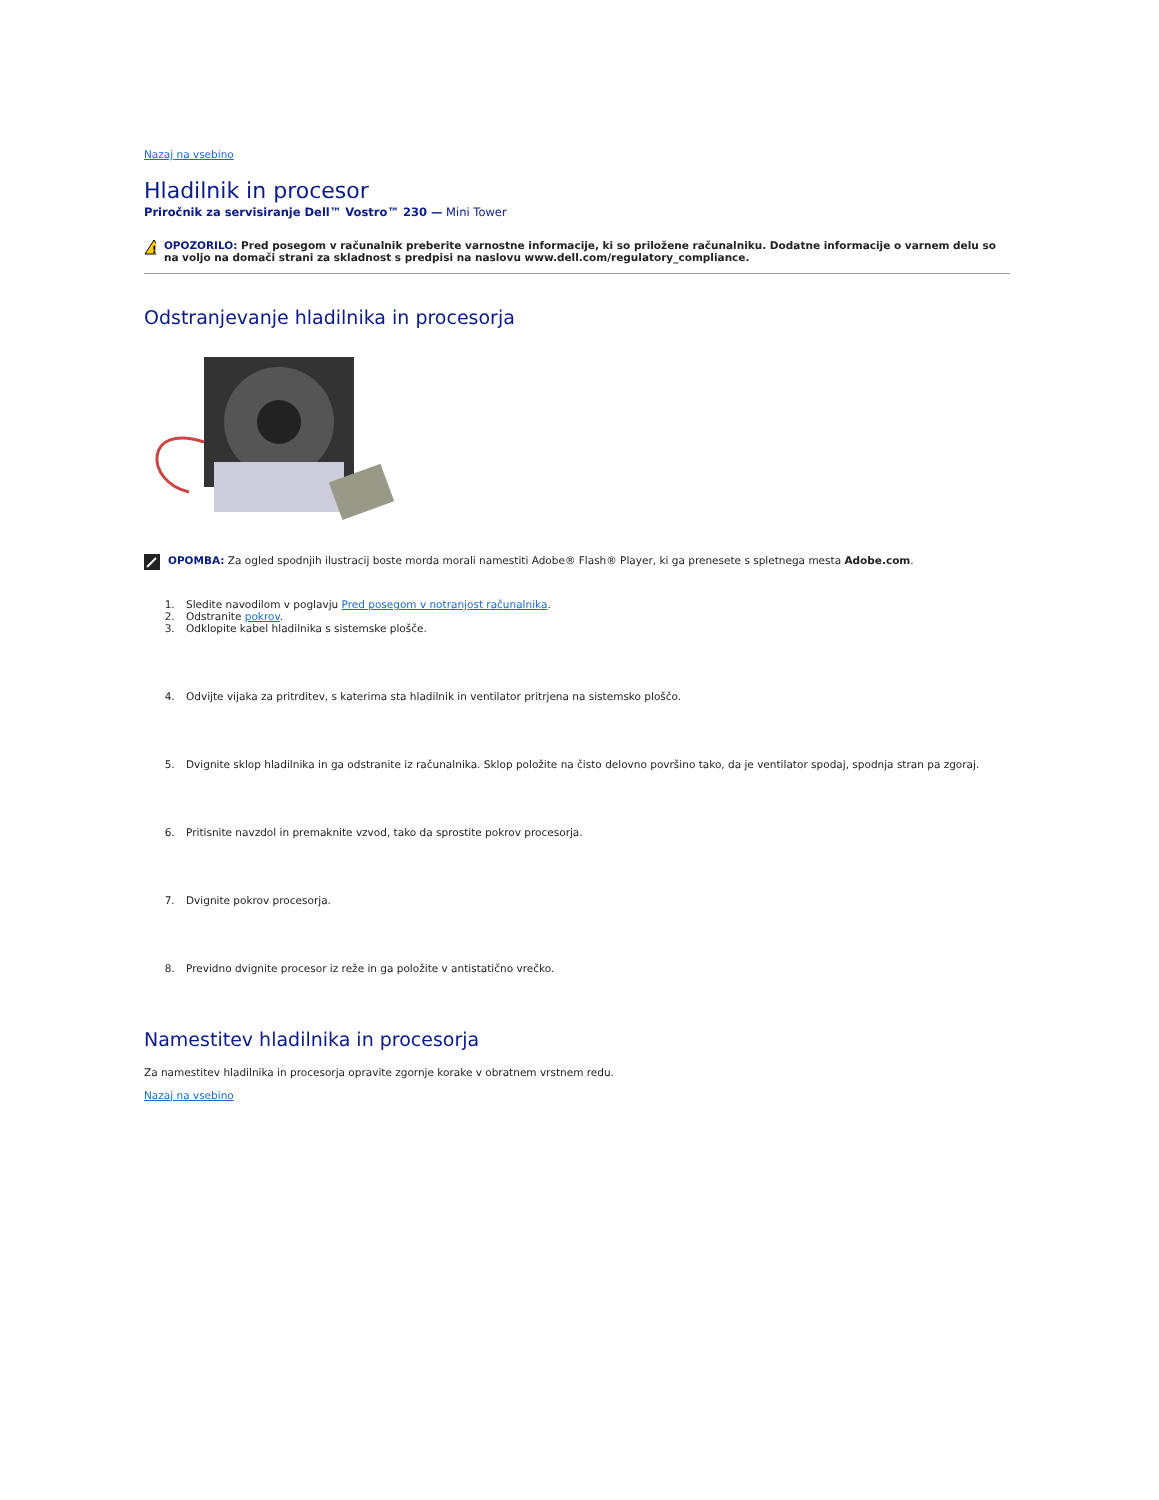Nazaj na vsebino
Hladilnik in procesor
Priročnik za servisiranje Dell™ Vostro™ 230 — Mini Tower
!
OPOZORILO: Pred posegom v računalnik preberite varnostne informacije, ki so priložene računalniku. Dodatne informacije o varnem delu so na voljo na domači strani za skladnost s predpisi na naslovu www.dell.com/regulatory_compliance.
Odstranjevanje hladilnika in procesorja
OPOMBA: Za ogled spodnjih ilustracij boste morda morali namestiti Adobe® Flash® Player, ki ga prenesete s spletnega mesta Adobe.com.
1. Sledite navodilom v poglavju Pred posegom v notranjost računalnika.
2. Odstranite pokrov.
3. Odklopite kabel hladilnika s sistemske plošče.
4. Odvijte vijaka za pritrditev, s katerima sta hladilnik in ventilator pritrjena na sistemsko ploščo.
5. Dvignite sklop hladilnika in ga odstranite iz računalnika. Sklop položite na čisto delovno površino tako, da je ventilator spodaj, spodnja stran pa zgoraj.
6. Pritisnite navzdol in premaknite vzvod, tako da sprostite pokrov procesorja.
7. Dvignite pokrov procesorja.
8. Previdno dvignite procesor iz reže in ga položite v antistatično vrečko.
Namestitev hladilnika in procesorja
Za namestitev hladilnika in procesorja opravite zgornje korake v obratnem vrstnem redu.
Nazaj na vsebino